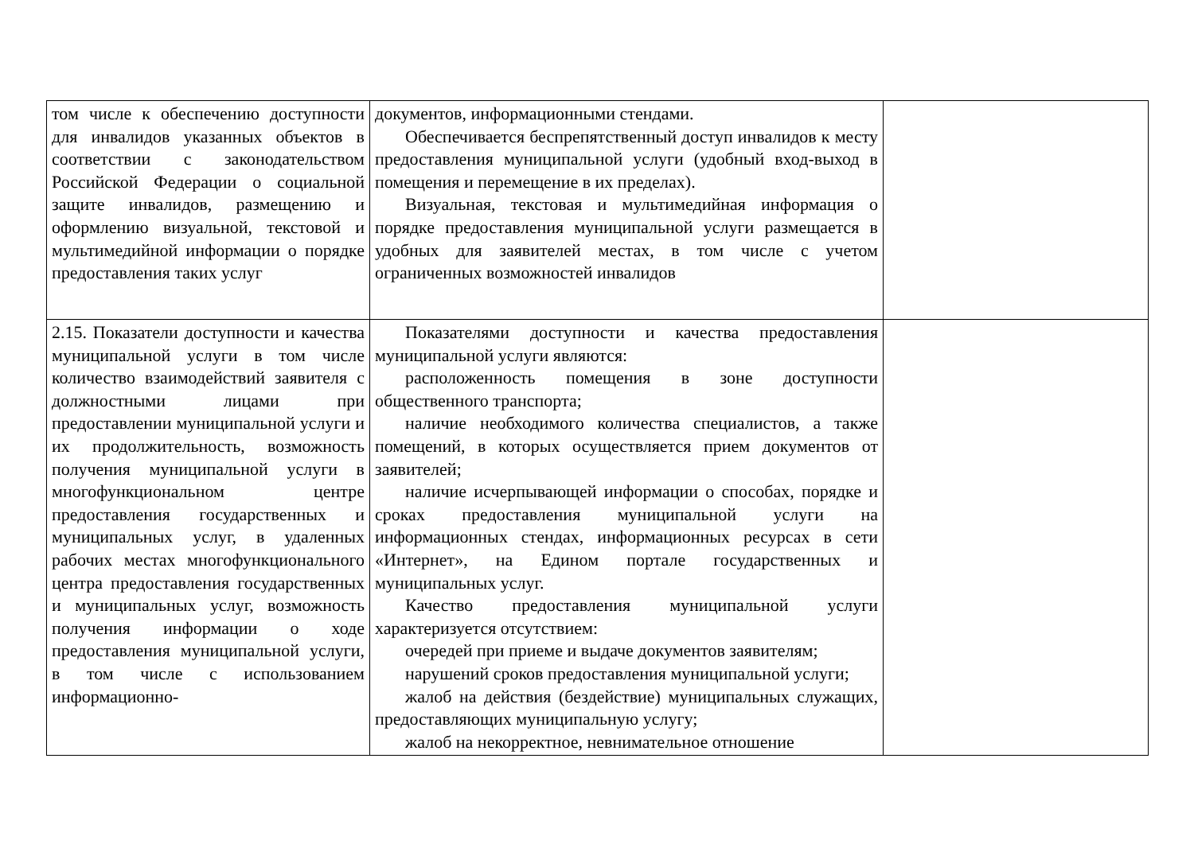| том числе к обеспечению доступности для инвалидов указанных объектов в соответствии с законодательством Российской Федерации о социальной защите инвалидов, размещению и оформлению визуальной, текстовой и мультимедийной информации о порядке предоставления таких услуг | документов, информационными стендами. Обеспечивается беспрепятственный доступ инвалидов к месту предоставления муниципальной услуги (удобный вход-выход в помещения и перемещение в их пределах). Визуальная, текстовая и мультимедийная информация о порядке предоставления муниципальной услуги размещается в удобных для заявителей местах, в том числе с учетом ограниченных возможностей инвалидов | |
| 2.15. Показатели доступности и качества муниципальной услуги в том числе количество взаимодействий заявителя с должностными лицами при предоставлении муниципальной услуги и их продолжительность, возможность получения муниципальной услуги в многофункциональном центре предоставления государственных и муниципальных услуг, в удаленных рабочих местах многофункционального центра предоставления государственных и муниципальных услуг, возможность получения информации о ходе предоставления муниципальной услуги, в том числе с использованием информационно- | Показателями доступности и качества предоставления муниципальной услуги являются: расположенность помещения в зоне доступности общественного транспорта; наличие необходимого количества специалистов, а также помещений, в которых осуществляется прием документов от заявителей; наличие исчерпывающей информации о способах, порядке и сроках предоставления муниципальной услуги на информационных стендах, информационных ресурсах в сети «Интернет», на Едином портале государственных и муниципальных услуг. Качество предоставления муниципальной услуги характеризуется отсутствием: очередей при приеме и выдаче документов заявителям; нарушений сроков предоставления муниципальной услуги; жалоб на действия (бездействие) муниципальных служащих, предоставляющих муниципальную услугу; жалоб на некорректное, невнимательное отношение | |